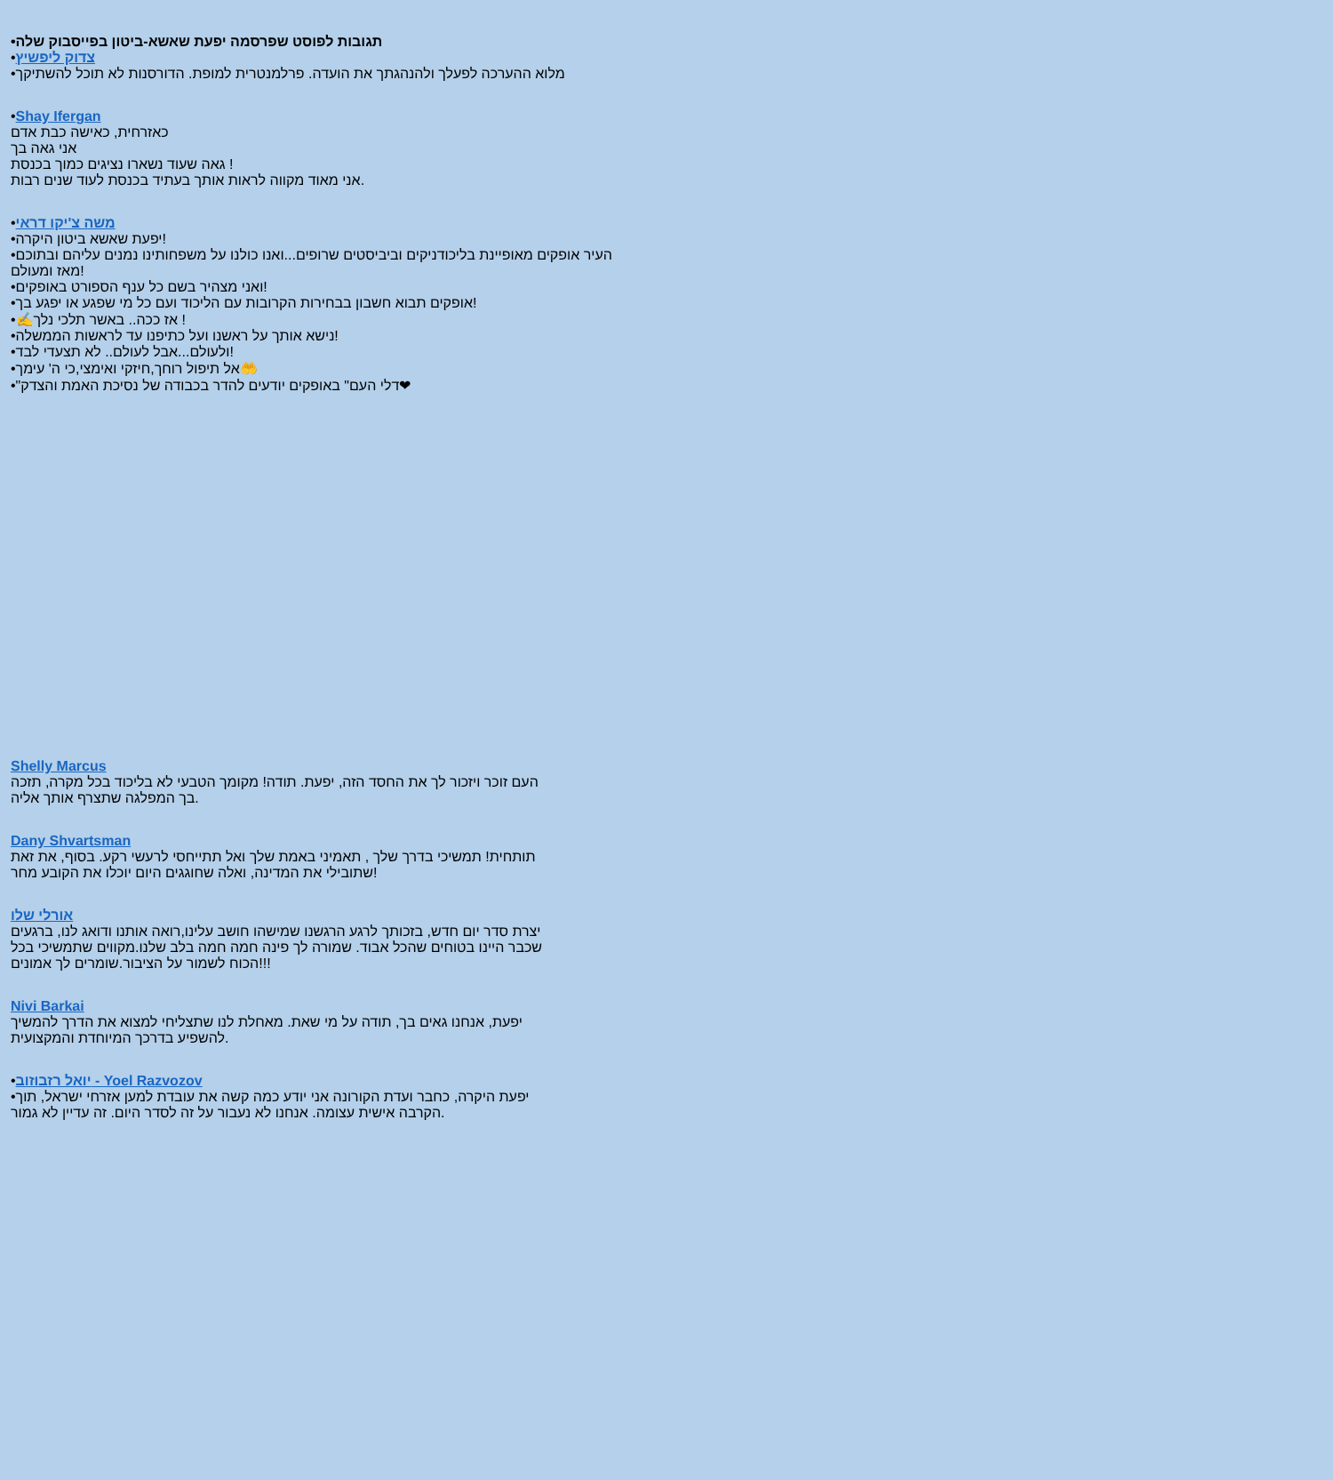•תגובות לפוסט שפרסמה יפעת שאשא-ביטון בפייסבוק שלה
•צדוק ליפשיץ
•מלוא ההערכה לפעלך ולהנהגתך את הועדה. פרלמנטרית למופת. הדורסנות לא תוכל להשתיקך
•Shay Ifergan
כאזרחית, כאישה כבת אדם
אני גאה בך
גאה שעוד נשארו נציגים כמוך בכנסת !
אני מאוד מקווה לראות אותך בעתיד בכנסת לעוד שנים רבות.
•משה צ'יקו דראי
•יפעת שאשא ביטון היקרה!
•העיר אופקים מאופיינת בליכודניקים וביביסטים שרופים...ואנו כולנו על משפחותינו נמנים עליהם ובתוכם מאז ומעולם!
•ואני מצהיר בשם כל ענף הספורט באופקים!
•אופקים תבוא חשבון בבחירות הקרובות עם הליכוד ועם כל מי שפגע או יפגע בך!
•✍אז ככה.. באשר תלכי נלך !
•נישא אותך על ראשנו ועל כתיפנו עד לראשות הממשלה!
•ולעולם...אבל לעולם.. לא תצעדי לבד!
•אל תיפול רוחך,חיזקי ואימצי,כי ה' עימך🤲
•"דלי העם" באופקים יודעים להדר בכבודה של נסיכת האמת והצדק❤
Shelly Marcus
העם זוכר ויזכור לך את החסד הזה, יפעת. תודה! מקומך הטבעי לא בליכוד בכל מקרה, תזכה בך המפלגה שתצרף אותך אליה.
Dany Shvartsman
תותחית! תמשיכי בדרך שלך , תאמיני באמת שלך ואל תתייחסי לרעשי רקע. בסוף, את זאת שתובילי את המדינה, ואלה שחוגגים היום יוכלו את הקובע מחר!
אורלי שלו
יצרת סדר יום חדש, בזכותך לרגע הרגשנו שמישהו חושב עלינו,רואה אותנו ודואג לנו, ברגעים שכבר היינו בטוחים שהכל אבוד. שמורה לך פינה חמה חמה בלב שלנו.מקווים שתמשיכי בכל הכוח לשמור על הציבור.שומרים לך אמונים!!!
Nivi Barkai
יפעת, אנחנו גאים בך, תודה על מי שאת. מאחלת לנו שתצליחי למצוא את הדרך להמשיך להשפיע בדרכך המיוחדת והמקצועית.
•יואל רזבוזוב - Yoel Razvozov
•יפעת היקרה, כחבר ועדת הקורונה אני יודע כמה קשה את עובדת למען אזרחי ישראל, תוך הקרבה אישית עצומה. אנחנו לא נעבור על זה לסדר היום. זה עדיין לא גמור.